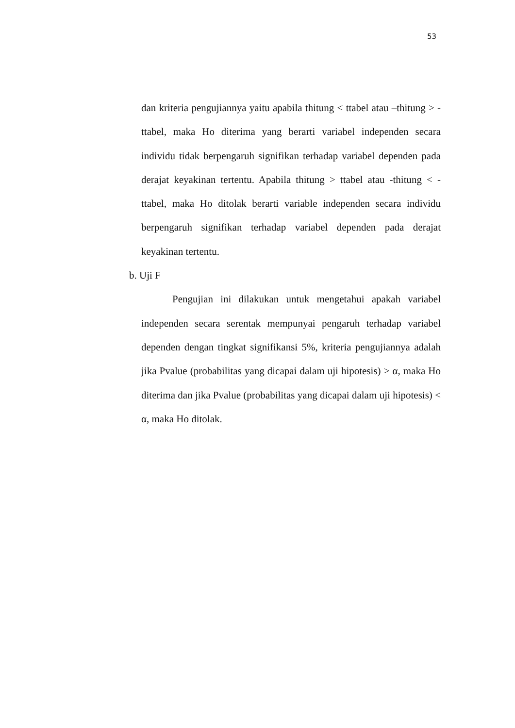53
dan kriteria pengujiannya yaitu apabila thitung < ttabel atau –thitung > -ttabel, maka Ho diterima yang berarti variabel independen secara individu tidak berpengaruh signifikan terhadap variabel dependen pada derajat keyakinan tertentu. Apabila thitung > ttabel atau -thitung < -ttabel, maka Ho ditolak berarti variable independen secara individu berpengaruh signifikan terhadap variabel dependen pada derajat keyakinan tertentu.
b. Uji F
Pengujian ini dilakukan untuk mengetahui apakah variabel independen secara serentak mempunyai pengaruh terhadap variabel dependen dengan tingkat signifikansi 5%, kriteria pengujiannya adalah jika Pvalue (probabilitas yang dicapai dalam uji hipotesis) > α, maka Ho diterima dan jika Pvalue (probabilitas yang dicapai dalam uji hipotesis) < α, maka Ho ditolak.